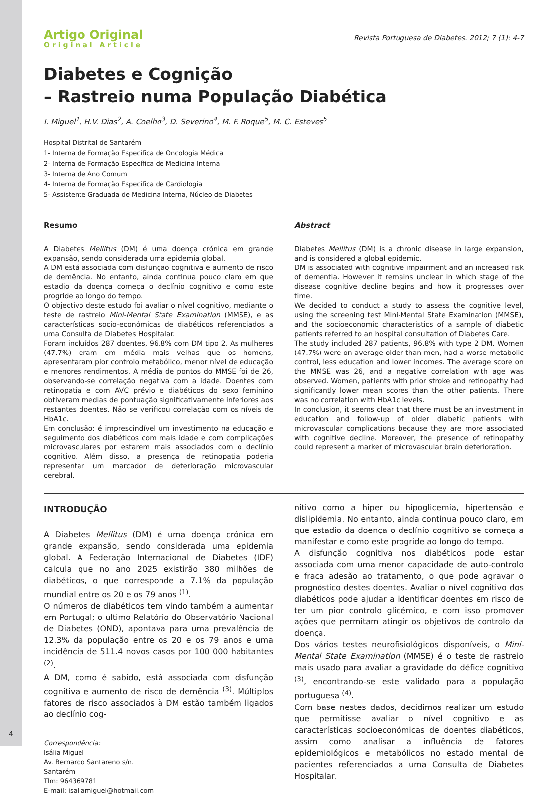Artigo Original
Original Article
Revista Portuguesa de Diabetes. 2012; 7 (1): 4-7
Diabetes e Cognição
– Rastreio numa População Diabética
I. Miguel<sup>1</sup>, H.V. Dias<sup>2</sup>, A. Coelho<sup>3</sup>, D. Severino<sup>4</sup>, M. F. Roque<sup>5</sup>, M. C. Esteves<sup>5</sup>
Hospital Distrital de Santarém
1- Interna de Formação Específica de Oncologia Médica
2- Interna de Formação Específica de Medicina Interna
3- Interna de Ano Comum
4- Interna de Formação Específica de Cardiologia
5- Assistente Graduada de Medicina Interna, Núcleo de Diabetes
Resumo
A Diabetes Mellitus (DM) é uma doença crónica em grande expansão, sendo considerada uma epidemia global.
A DM está associada com disfunção cognitiva e aumento de risco de demência. No entanto, ainda continua pouco claro em que estadio da doença começa o declínio cognitivo e como este progride ao longo do tempo.
O objectivo deste estudo foi avaliar o nível cognitivo, mediante o teste de rastreio Mini-Mental State Examination (MMSE), e as características socio-económicas de diabéticos referenciados a uma Consulta de Diabetes Hospitalar.
Foram incluídos 287 doentes, 96.8% com DM tipo 2. As mulheres (47.7%) eram em média mais velhas que os homens, apresentaram pior controlo metabólico, menor nível de educação e menores rendimentos. A média de pontos do MMSE foi de 26, observando-se correlação negativa com a idade. Doentes com retinopatia e com AVC prévio e diabéticos do sexo feminino obtiveram medias de pontuação significativamente inferiores aos restantes doentes. Não se verificou correlação com os níveis de HbA1c.
Em conclusão: é imprescindível um investimento na educação e seguimento dos diabéticos com mais idade e com complicações microvasculares por estarem mais associados com o declínio cognitivo. Além disso, a presença de retinopatia poderia representar um marcador de deterioração microvascular cerebral.
Abstract
Diabetes Mellitus (DM) is a chronic disease in large expansion, and is considered a global epidemic.
DM is associated with cognitive impairment and an increased risk of dementia. However it remains unclear in which stage of the disease cognitive decline begins and how it progresses over time.
We decided to conduct a study to assess the cognitive level, using the screening test Mini-Mental State Examination (MMSE), and the socioeconomic characteristics of a sample of diabetic patients referred to an hospital consultation of Diabetes Care.
The study included 287 patients, 96.8% with type 2 DM. Women (47.7%) were on average older than men, had a worse metabolic control, less education and lower incomes. The average score on the MMSE was 26, and a negative correlation with age was observed. Women, patients with prior stroke and retinopathy had significantly lower mean scores than the other patients. There was no correlation with HbA1c levels.
In conclusion, it seems clear that there must be an investment in education and follow-up of older diabetic patients with microvascular complications because they are more associated with cognitive decline. Moreover, the presence of retinopathy could represent a marker of microvascular brain deterioration.
INTRODUÇÃO
A Diabetes Mellitus (DM) é uma doença crónica em grande expansão, sendo considerada uma epidemia global. A Federação Internacional de Diabetes (IDF) calcula que no ano 2025 existirão 380 milhões de diabéticos, o que corresponde a 7.1% da população mundial entre os 20 e os 79 anos <sup>(1)</sup>.
O números de diabéticos tem vindo também a aumentar em Portugal; o ultimo Relatório do Observatório Nacional de Diabetes (OND), apontava para uma prevalência de 12.3% da população entre os 20 e os 79 anos e uma incidência de 511.4 novos casos por 100 000 habitantes <sup>(2)</sup>.
A DM, como é sabido, está associada com disfunção cognitiva e aumento de risco de demência <sup>(3)</sup>. Múltiplos fatores de risco associados à DM estão também ligados ao declínio cog-
Correspondência:
Isália Miguel
Av. Bernardo Santareno s/n.
Santarém
Tlm: 964369781
E-mail: isaliamiguel@hotmail.com
nitivo como a hiper ou hipoglicemia, hipertensão e dislipidemia. No entanto, ainda continua pouco claro, em que estadio da doença o declínio cognitivo se começa a manifestar e como este progride ao longo do tempo.
A disfunção cognitiva nos diabéticos pode estar associada com uma menor capacidade de auto-controlo e fraca adesão ao tratamento, o que pode agravar o prognóstico destes doentes. Avaliar o nível cognitivo dos diabéticos pode ajudar a identificar doentes em risco de ter um pior controlo glicémico, e com isso promover ações que permitam atingir os objetivos de controlo da doença.
Dos vários testes neurofisiológicos disponíveis, o Mini-Mental State Examination (MMSE) é o teste de rastreio mais usado para avaliar a gravidade do défice cognitivo <sup>(3)</sup>, encontrando-se este validado para a população portuguesa <sup>(4)</sup>.
Com base nestes dados, decidimos realizar um estudo que permitisse avaliar o nível cognitivo e as características socioeconómicas de doentes diabéticos, assim como analisar a influência de fatores epidemiológicos e metabólicos no estado mental de pacientes referenciados a uma Consulta de Diabetes Hospitalar.
4